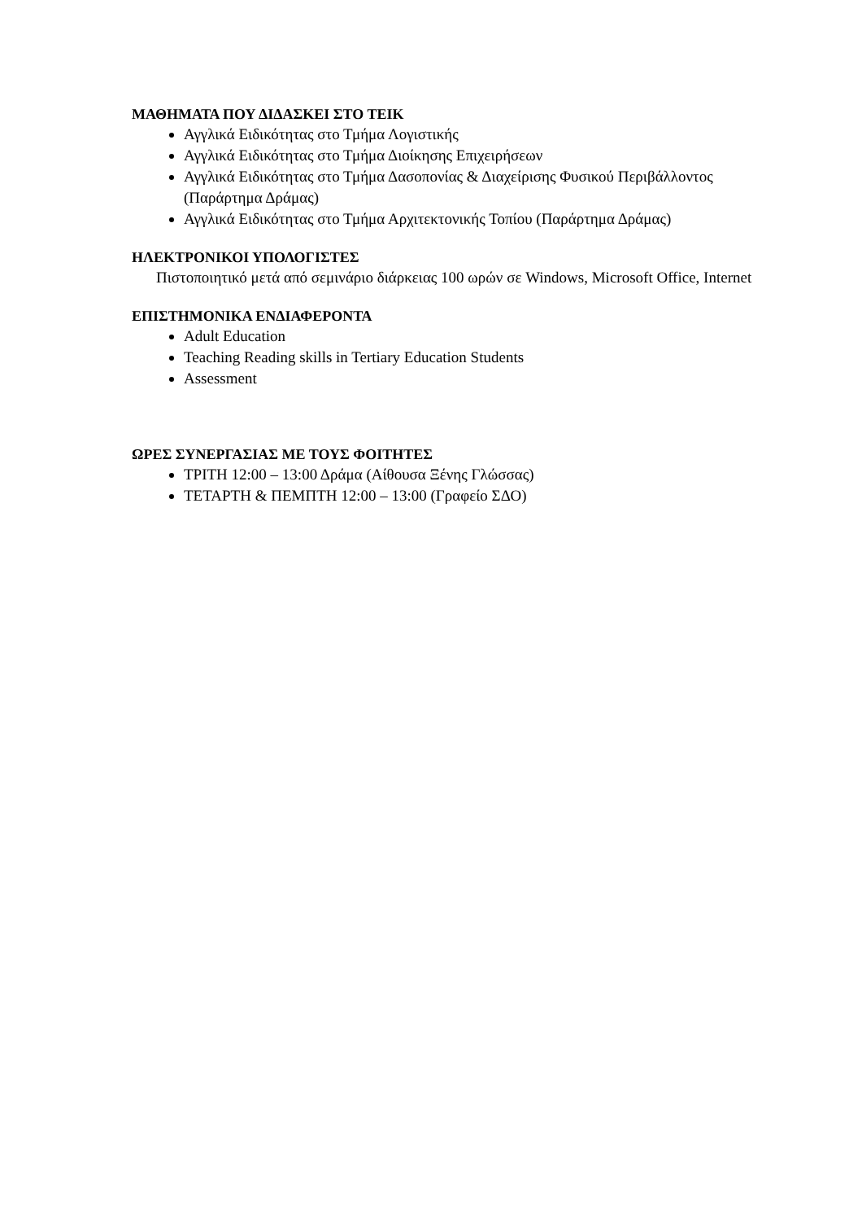ΜΑΘΗΜΑΤΑ ΠΟΥ ΔΙΔΑΣΚΕΙ ΣΤΟ ΤΕΙΚ
Αγγλικά Ειδικότητας στο Τμήμα Λογιστικής
Αγγλικά Ειδικότητας στο Τμήμα Διοίκησης Επιχειρήσεων
Αγγλικά Ειδικότητας στο Τμήμα Δασοπονίας & Διαχείρισης Φυσικού Περιβάλλοντος (Παράρτημα Δράμας)
Αγγλικά Ειδικότητας στο Τμήμα Αρχιτεκτονικής Τοπίου (Παράρτημα Δράμας)
ΗΛΕΚΤΡΟΝΙΚΟΙ ΥΠΟΛΟΓΙΣΤΕΣ
Πιστοποιητικό μετά από σεμινάριο διάρκειας 100 ωρών σε Windows, Microsoft Office, Internet
ΕΠΙΣΤΗΜΟΝΙΚΑ ΕΝΔΙΑΦΕΡΟΝΤΑ
Adult Education
Teaching Reading skills in Tertiary Education Students
Assessment
ΩΡΕΣ ΣΥΝΕΡΓΑΣΙΑΣ ΜΕ ΤΟΥΣ ΦΟΙΤΗΤΕΣ
ΤΡΙΤΗ 12:00 – 13:00 Δράμα (Αίθουσα Ξένης Γλώσσας)
ΤΕΤΑΡΤΗ & ΠΕΜΠΤΗ 12:00 – 13:00 (Γραφείο ΣΔΟ)